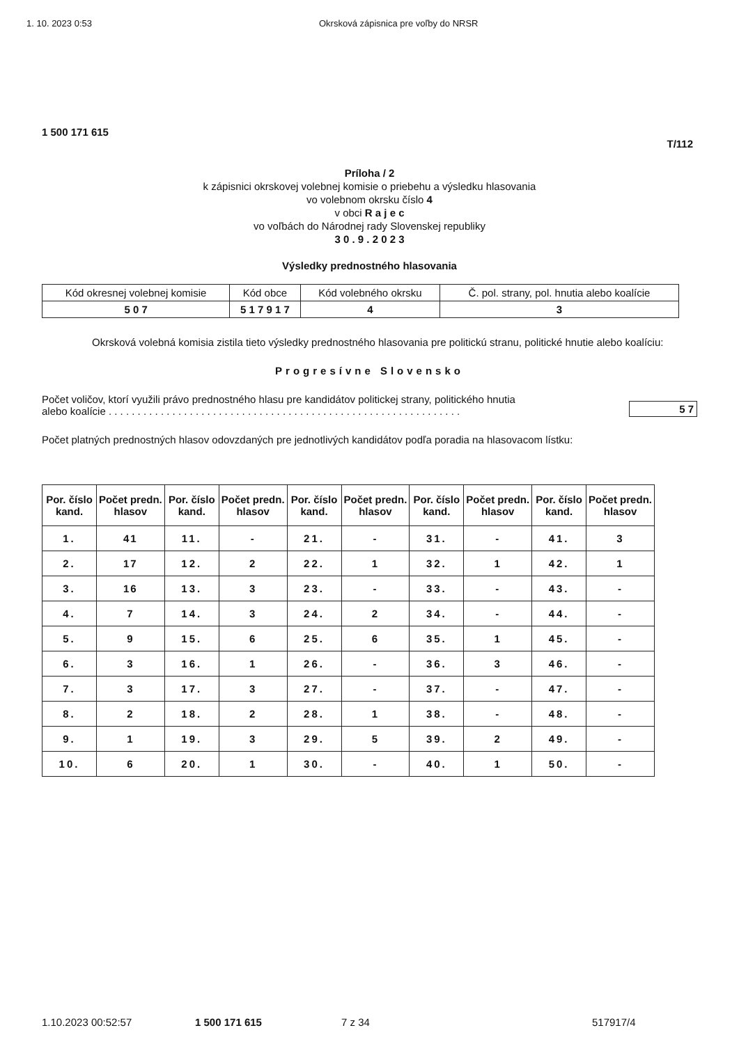1. 10. 2023 0:53 Okrsková zápisnica pre voľby do NRSR
1 500 171 615
T/112
Príloha / 2
k zápisnici okrskovej volebnej komisie o priebehu a výsledku hlasovania
vo volebnom okrsku číslo 4
v obci R a j e c
vo voľbách do Národnej rady Slovenskej republiky
3 0 . 9 . 2 0 2 3
Výsledky prednostného hlasovania
| Kód okresnej volebnej komisie | Kód obce | Kód volebného okrsku | Č. pol. strany, pol. hnutia alebo koalície |
| 5 0 7 | 5 1 7 9 1 7 | 4 | 3 |
Okrsková volebná komisia zistila tieto výsledky prednostného hlasovania pre politickú stranu, politické hnutie alebo koalíciu:
Progresívne Slovensko
Počet voličov, ktorí využili právo prednostného hlasu pre kandidátov politickej strany, politického hnutia
alebo koalície . . . . . . . . . . . . . . . . . . . . . . . . . . . . . . . . . . . . . . . . . . . . . . . . . . . . . . . . . . . . .
5 7
Počet platných prednostných hlasov odovzdaných pre jednotlivých kandidátov podľa poradia na hlasovacom lístku:
| Por. číslo kand. | Počet predn. hlasov | Por. číslo kand. | Počet predn. hlasov | Por. číslo kand. | Počet predn. hlasov | Por. číslo kand. | Počet predn. hlasov | Por. číslo kand. | Počet predn. hlasov |
| --- | --- | --- | --- | --- | --- | --- | --- | --- | --- |
| 1. | 41 | 11. | - | 21. | - | 31. | - | 41. | 3 |
| 2. | 17 | 12. | 2 | 22. | 1 | 32. | 1 | 42. | 1 |
| 3. | 16 | 13. | 3 | 23. | - | 33. | - | 43. | - |
| 4. | 7 | 14. | 3 | 24. | 2 | 34. | - | 44. | - |
| 5. | 9 | 15. | 6 | 25. | 6 | 35. | 1 | 45. | - |
| 6. | 3 | 16. | 1 | 26. | - | 36. | 3 | 46. | - |
| 7. | 3 | 17. | 3 | 27. | - | 37. | - | 47. | - |
| 8. | 2 | 18. | 2 | 28. | 1 | 38. | - | 48. | - |
| 9. | 1 | 19. | 3 | 29. | 5 | 39. | 2 | 49. | - |
| 10. | 6 | 20. | 1 | 30. | - | 40. | 1 | 50. | - |
1.10.2023 00:52:57 1 500 171 615 7 z 34 517917/4